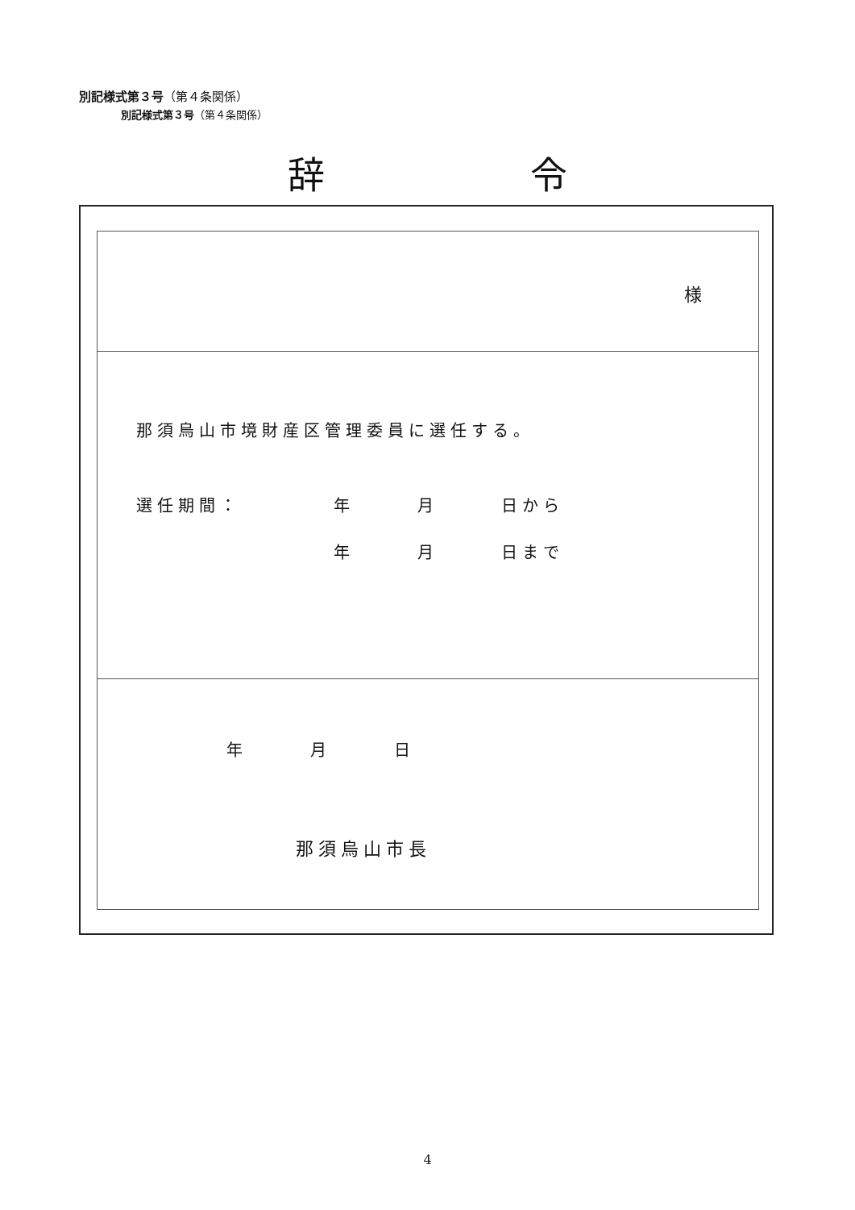別記様式第３号（第４条関係）
別記様式第３号（第４条関係）
辞 令
様
那須烏山市境財産区管理委員に選任する。
選任期間： 年　　　月　　　日から
年　　　月　　　日まで
年　　　月　　　日
那須烏山市長
4